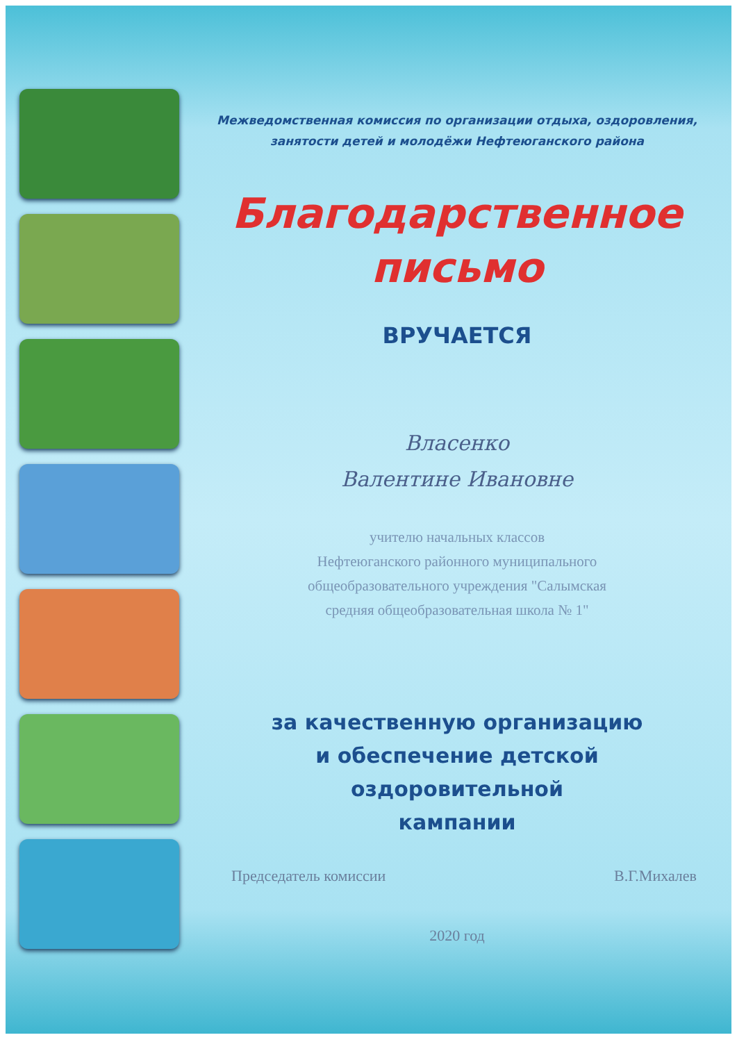Межведомственная комиссия по организации отдыха, оздоровления,
занятости детей и молодёжи Нефтеюганского района
Благодарственное
письмо
ВРУЧАЕТСЯ
Власенко
Валентине Ивановне
учителю начальных классов
Нефтеюганского районного муниципального
общеобразовательного учреждения "Салымская
средняя общеобразовательная школа № 1"
за качественную организацию
и обеспечение детской оздоровительной
кампании
Председатель комиссии В.Г.Михалев
2020 год